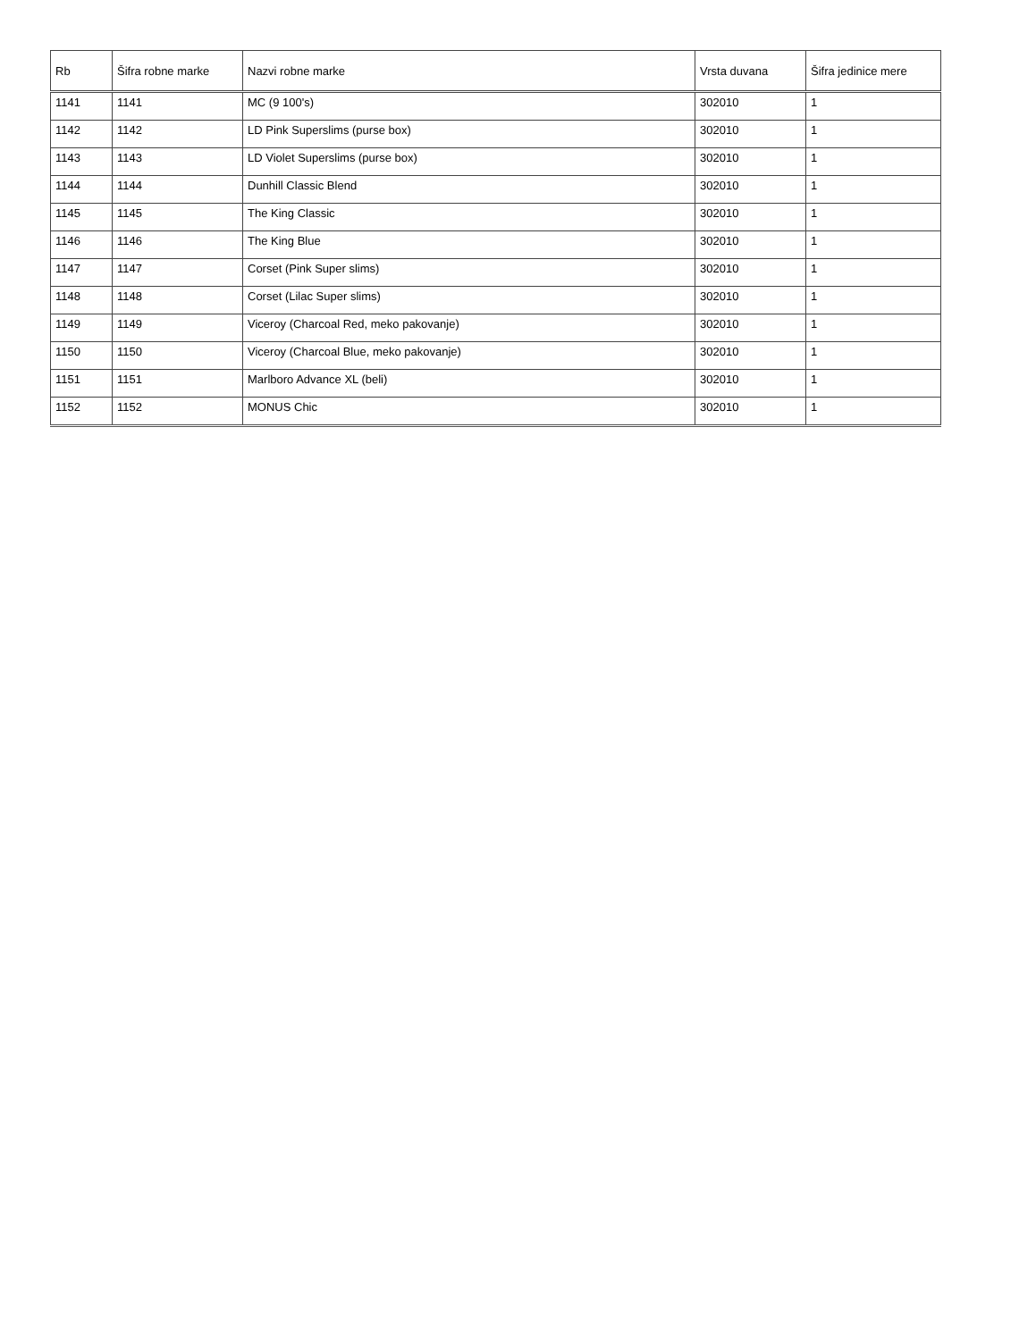| Rb | Šifra robne marke | Nazvi robne marke | Vrsta duvana | Šifra jedinice mere |
| --- | --- | --- | --- | --- |
| 1141 | 1141 | MC (9 100's) | 302010 | 1 |
| 1142 | 1142 | LD Pink Superslims (purse box) | 302010 | 1 |
| 1143 | 1143 | LD Violet Superslims (purse box) | 302010 | 1 |
| 1144 | 1144 | Dunhill Classic Blend | 302010 | 1 |
| 1145 | 1145 | The King Classic | 302010 | 1 |
| 1146 | 1146 | The King Blue | 302010 | 1 |
| 1147 | 1147 | Corset (Pink Super slims) | 302010 | 1 |
| 1148 | 1148 | Corset (Lilac Super slims) | 302010 | 1 |
| 1149 | 1149 | Viceroy (Charcoal Red, meko pakovanje) | 302010 | 1 |
| 1150 | 1150 | Viceroy (Charcoal Blue, meko pakovanje) | 302010 | 1 |
| 1151 | 1151 | Marlboro Advance XL (beli) | 302010 | 1 |
| 1152 | 1152 | MONUS Chic | 302010 | 1 |